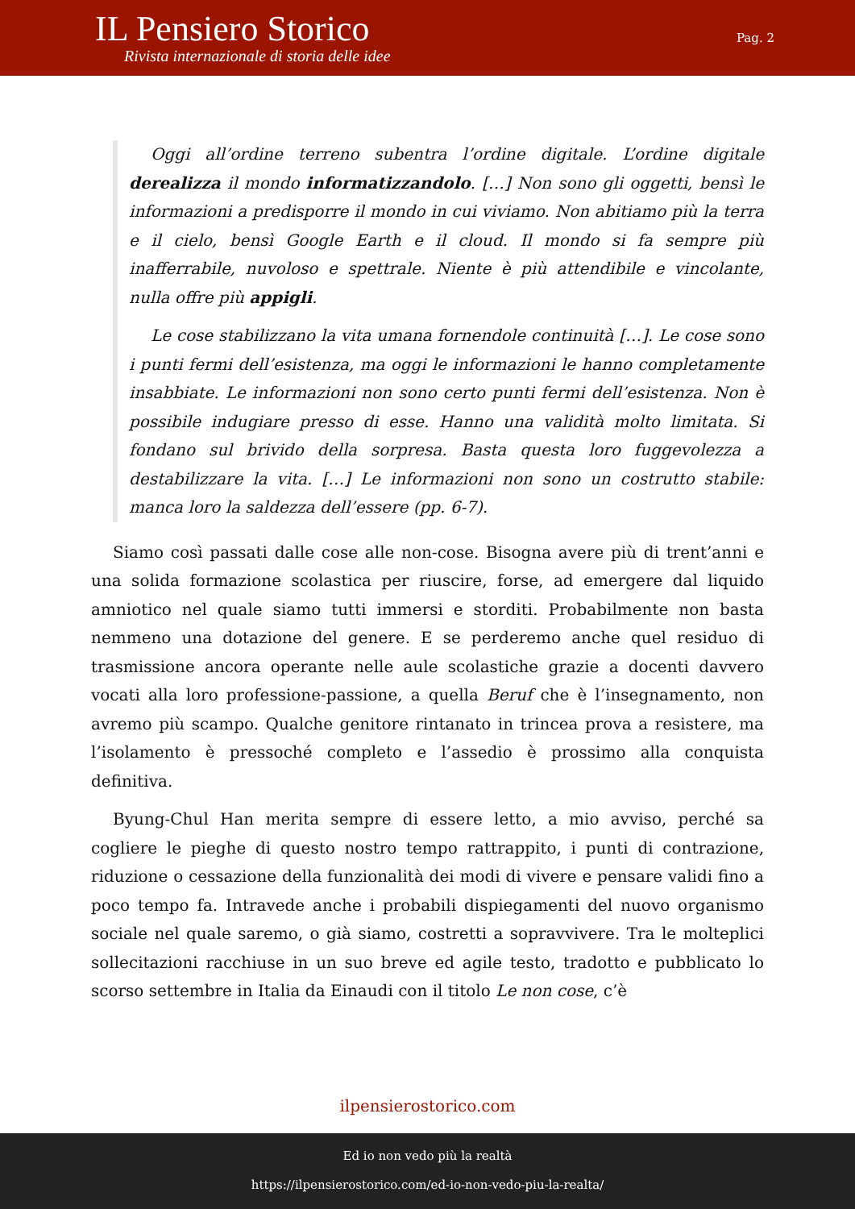IL Pensiero Storico
Rivista internazionale di storia delle idee
Pag. 2
Oggi all’ordine terreno subentra l’ordine digitale. L’ordine digitale derealizza il mondo informatizzandolo. […] Non sono gli oggetti, bensì le informazioni a predisporre il mondo in cui viviamo. Non abitiamo più la terra e il cielo, bensì Google Earth e il cloud. Il mondo si fa sempre più inafferrabile, nuvoloso e spettrale. Niente è più attendibile e vincolante, nulla offre più appigli.
Le cose stabilizzano la vita umana fornendole continuità […]. Le cose sono i punti fermi dell’esistenza, ma oggi le informazioni le hanno completamente insabbiate. Le informazioni non sono certo punti fermi dell’esistenza. Non è possibile indugiare presso di esse. Hanno una validità molto limitata. Si fondano sul brivido della sorpresa. Basta questa loro fuggevolezza a destabilizzare la vita. […] Le informazioni non sono un costrutto stabile: manca loro la saldezza dell’essere (pp. 6-7).
Siamo così passati dalle cose alle non-cose. Bisogna avere più di trent’anni e una solida formazione scolastica per riuscire, forse, ad emergere dal liquido amniotico nel quale siamo tutti immersi e storditi. Probabilmente non basta nemmeno una dotazione del genere. E se perderemo anche quel residuo di trasmissione ancora operante nelle aule scolastiche grazie a docenti davvero vocati alla loro professione-passione, a quella Beruf che è l’insegnamento, non avremo più scampo. Qualche genitore rintanato in trincea prova a resistere, ma l’isolamento è pressoché completo e l’assedio è prossimo alla conquista definitiva.
Byung-Chul Han merita sempre di essere letto, a mio avviso, perché sa cogliere le pieghe di questo nostro tempo rattrappito, i punti di contrazione, riduzione o cessazione della funzionalità dei modi di vivere e pensare validi fino a poco tempo fa. Intravede anche i probabili dispiegamenti del nuovo organismo sociale nel quale saremo, o già siamo, costretti a sopravvivere. Tra le molteplici sollecitazioni racchiuse in un suo breve ed agile testo, tradotto e pubblicato lo scorso settembre in Italia da Einaudi con il titolo Le non cose, c’è
ilpensierostorico.com
Ed io non vedo più la realtà
https://ilpensierostorico.com/ed-io-non-vedo-piu-la-realta/